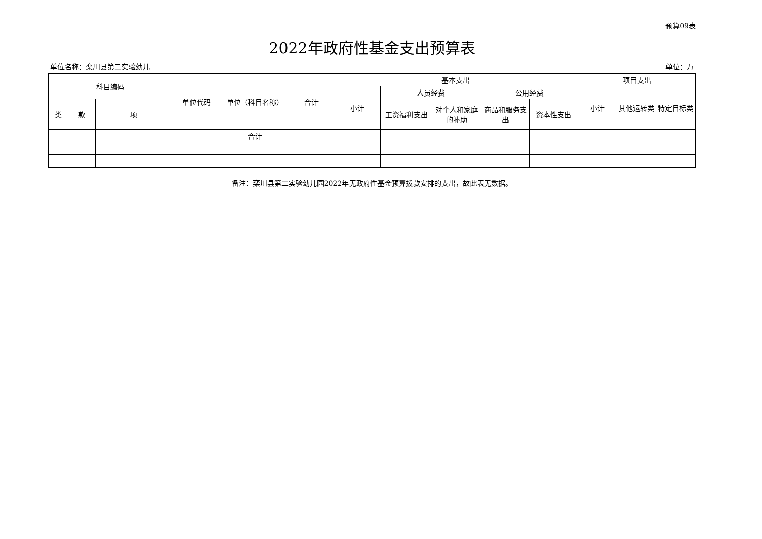预算09表
2022年政府性基金支出预算表
单位名称：栾川县第二实验幼儿 单位：万
| 科目编码 | | | 单位代码 | 单位（科目名称） | 合计 | 基本支出 | | | | | 项目支出 | | |
| --- | --- | --- | --- | --- | --- | --- | --- | --- | --- | --- | --- | --- | --- |
| | | | | | | 小计 | 人员经费 | | 公用经费 | | 小计 | 其他运转类 | 特定目标类 |
| 类 | 款 | 项 | | | | | 工资福利支出 | 对个人和家庭的补助 | 商品和服务支出 | 资本性支出 | | | |
| | | | | 合计 | | | | | | | | | |
备注：栾川县第二实验幼儿园2022年无政府性基金预算拨款安排的支出，故此表无数据。